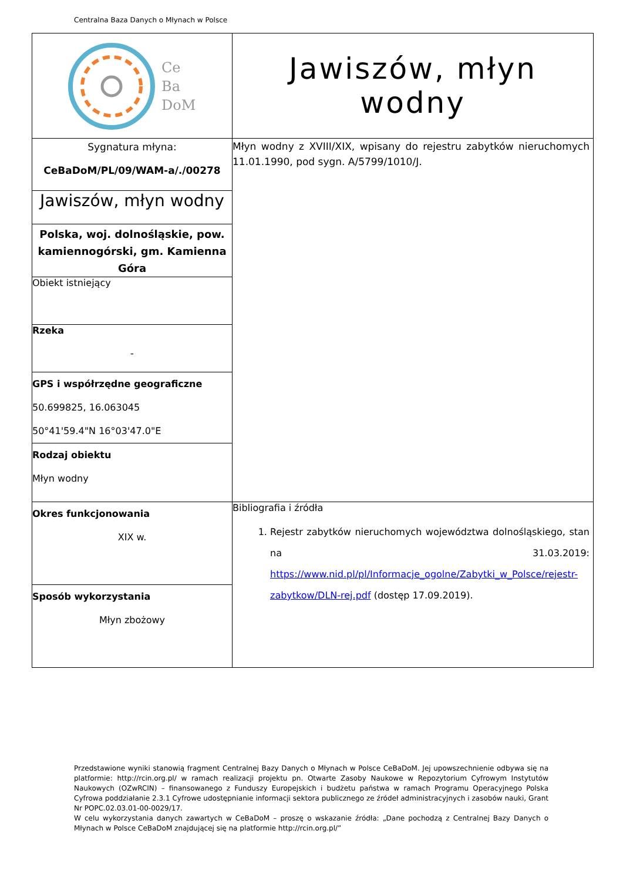Centralna Baza Danych o Młynach w Polsce
| Ce Ba DoM | Jawiszów, młyn wodny |
| Sygnatura młyna: CeBaDoM/PL/09/WAM-a/./00278 | Młyn wodny z XVIII/XIX, wpisany do rejestru zabytków nieruchomych 11.01.1990, pod sygn. A/5799/1010/J. |
| Jawiszów, młyn wodny | |
| Polska, woj. dolnośląskie, pow. kamiennogórski, gm. Kamienna Góra | |
| Obiekt istniejący | |
| Rzeka - | |
| GPS i współrzędne geograficzne 50.699825, 16.063045 50°41'59.4"N 16°03'47.0"E | |
| Rodzaj obiektu Młyn wodny | |
| Okres funkcjonowania XIX w. | Bibliografia i źródła 1. Rejestr zabytków nieruchomych województwa dolnośląskiego, stan na 31.03.2019: https://www.nid.pl/pl/Informacje_ogolne/Zabytki_w_Polsce/rejestr-zabytkow/DLN-rej.pdf (dostęp 17.09.2019). |
| Sposób wykorzystania Młyn zbożowy | |
Przedstawione wyniki stanowią fragment Centralnej Bazy Danych o Młynach w Polsce CeBaDoM. Jej upowszechnienie odbywa się na platformie: http://rcin.org.pl/ w ramach realizacji projektu pn. Otwarte Zasoby Naukowe w Repozytorium Cyfrowym Instytutów Naukowych (OZwRCIN) – finansowanego z Funduszy Europejskich i budżetu państwa w ramach Programu Operacyjnego Polska Cyfrowa poddziałanie 2.3.1 Cyfrowe udostępnianie informacji sektora publicznego ze źródeł administracyjnych i zasobów nauki, Grant Nr POPC.02.03.01-00-0029/17.
W celu wykorzystania danych zawartych w CeBaDoM – proszę o wskazanie źródła: „Dane pochodzą z Centralnej Bazy Danych o Młynach w Polsce CeBaDoM znajdującej się na platformie http://rcin.org.pl/”